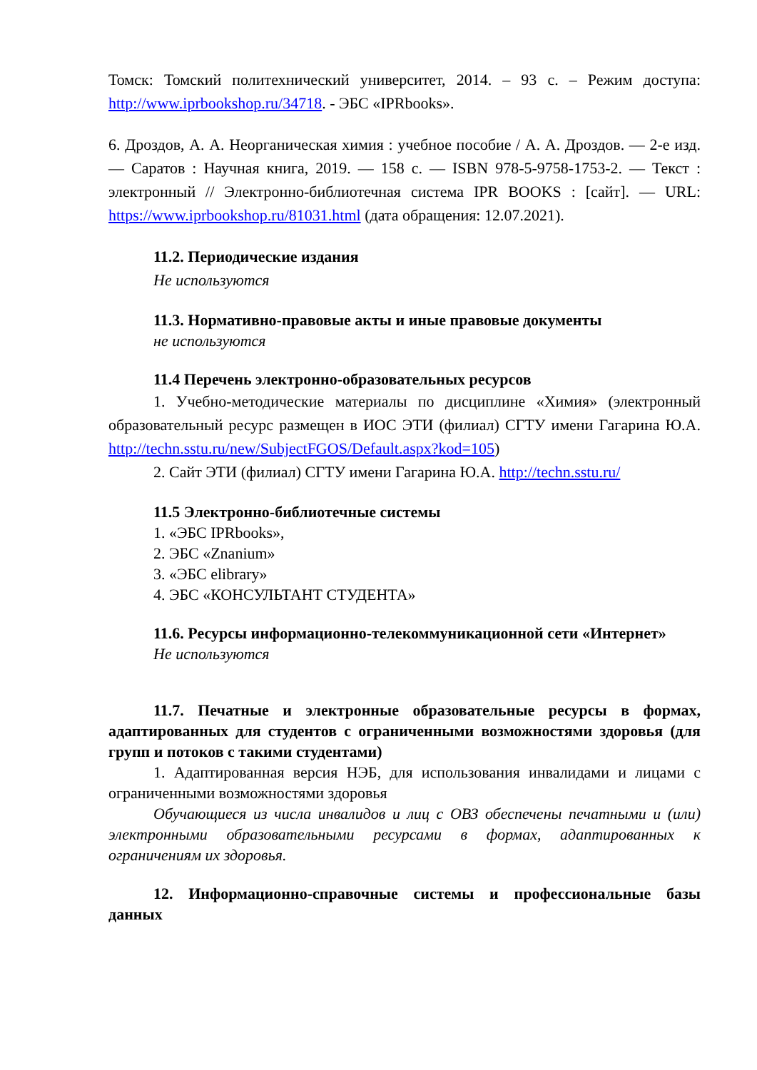Томск: Томский политехнический университет, 2014. – 93 с. – Режим доступа: http://www.iprbookshop.ru/34718. - ЭБС «IPRbooks».
6. Дроздов, А. А. Неорганическая химия : учебное пособие / А. А. Дроздов. — 2-е изд. — Саратов : Научная книга, 2019. — 158 с. — ISBN 978-5-9758-1753-2. — Текст : электронный // Электронно-библиотечная система IPR BOOKS : [сайт]. — URL: https://www.iprbookshop.ru/81031.html (дата обращения: 12.07.2021).
11.2. Периодические издания
Не используются
11.3. Нормативно-правовые акты и иные правовые документы
не используются
11.4 Перечень электронно-образовательных ресурсов
1. Учебно-методические материалы по дисциплине «Химия» (электронный образовательный ресурс размещен в ИОС ЭТИ (филиал) СГТУ имени Гагарина Ю.А. http://techn.sstu.ru/new/SubjectFGOS/Default.aspx?kod=105)
2. Сайт ЭТИ (филиал) СГТУ имени Гагарина Ю.А. http://techn.sstu.ru/
11.5 Электронно-библиотечные системы
1. «ЭБС IPRbooks»,
2. ЭБС «Znanium»
3. «ЭБС elibrary»
4. ЭБС «КОНСУЛЬТАНТ СТУДЕНТА»
11.6. Ресурсы информационно-телекоммуникационной сети «Интернет»
Не используются
11.7. Печатные и электронные образовательные ресурсы в формах, адаптированных для студентов с ограниченными возможностями здоровья (для групп и потоков с такими студентами)
1. Адаптированная версия НЭБ, для использования инвалидами и лицами с ограниченными возможностями здоровья
Обучающиеся из числа инвалидов и лиц с ОВЗ обеспечены печатными и (или) электронными образовательными ресурсами в формах, адаптированных к ограничениям их здоровья.
12. Информационно-справочные системы и профессиональные базы данных